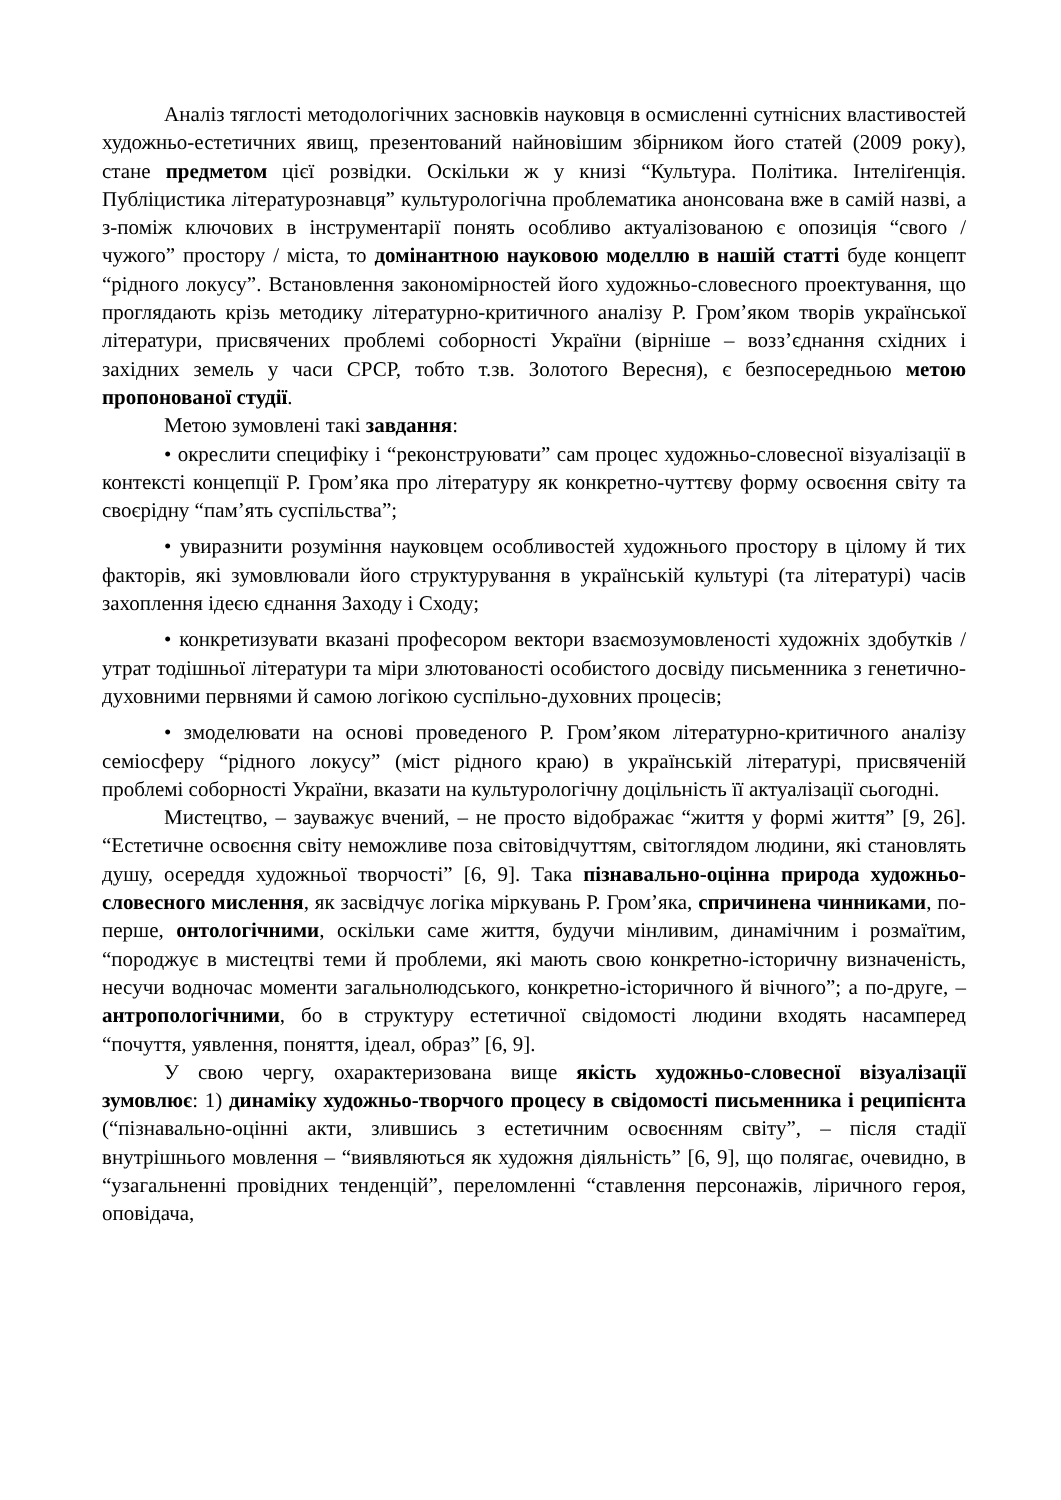Аналіз тяглості методологічних засновків науковця в осмисленні сутнісних властивостей художньо-естетичних явищ, презентований найновішим збірником його статей (2009 року), стане предметом цієї розвідки. Оскільки ж у книзі “Культура. Політика. Інтеліґенція. Публіцистика літературознавця” культурологічна проблематика анонсована вже в самій назві, а з-поміж ключових в інструментарії понять особливо актуалізованою є опозиція “свого / чужого” простору / міста, то домінантною науковою моделлю в нашій статті буде концепт “рідного локусу”. Встановлення закономірностей його художньо-словесного проектування, що проглядають крізь методику літературно-критичного аналізу Р. Гром’яком творів української літератури, присвячених проблемі соборності України (вірніше – возз’єднання східних і західних земель у часи СРСР, тобто т.зв. Золотого Вересня), є безпосередньою метою пропонованої студії.
Метою зумовлені такі завдання:
• окреслити специфіку і “реконструювати” сам процес художньо-словесної візуалізації в контексті концепції Р. Гром’яка про літературу як конкретно-чуттєву форму освоєння світу та своєрідну “пам’ять суспільства”;
• увиразнити розуміння науковцем особливостей художнього простору в цілому й тих факторів, які зумовлювали його структурування в українській культурі (та літературі) часів захоплення ідеєю єднання Заходу і Сходу;
• конкретизувати вказані професором вектори взаємозумовленості художніх здобутків / утрат тодішньої літератури та міри злютованості особистого досвіду письменника з генетично-духовними первнями й самою логікою суспільно-духовних процесів;
• змоделювати на основі проведеного Р. Гром’яком літературно-критичного аналізу семіосферу “рідного локусу” (міст рідного краю) в українській літературі, присвяченій проблемі соборності України, вказати на культурологічну доцільність її актуалізації сьогодні.
Мистецтво, – зауважує вчений, – не просто відображає “життя у формі життя” [9, 26]. “Естетичне освоєння світу неможливе поза світовідчуттям, світоглядом людини, які становлять душу, осереддя художньої творчості” [6, 9]. Така пізнавально-оцінна природа художньо-словесного мислення, як засвідчує логіка міркувань Р. Гром’яка, спричинена чинниками, по-перше, онтологічними, оскільки саме життя, будучи мінливим, динамічним і розмаїтим, “породжує в мистецтві теми й проблеми, які мають свою конкретно-історичну визначеність, несучи водночас моменти загальнолюдського, конкретно-історичного й вічного”; а по-друге, – антропологічними, бо в структуру естетичної свідомості людини входять насамперед “почуття, уявлення, поняття, ідеал, образ” [6, 9].
У свою чергу, охарактеризована вище якість художньо-словесної візуалізації зумовлює: 1) динаміку художньо-творчого процесу в свідомості письменника і реципієнта (“пізнавально-оцінні акти, злившись з естетичним освоєнням світу”, – після стадії внутрішнього мовлення – “виявляються як художня діяльність” [6, 9], що полягає, очевидно, в “узагальненні провідних тенденцій”, переломленні “ставлення персонажів, ліричного героя, оповідача,